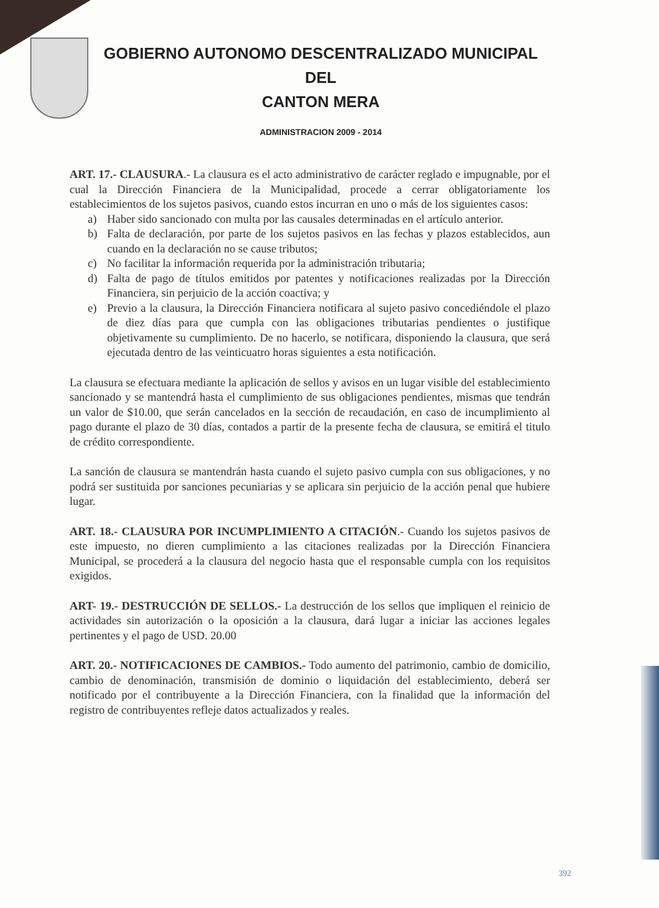GOBIERNO AUTONOMO DESCENTRALIZADO MUNICIPAL DEL
CANTON MERA
ADMINISTRACION 2009 - 2014
ART. 17.- CLAUSURA.- La clausura es el acto administrativo de carácter reglado e impugnable, por el cual la Dirección Financiera de la Municipalidad, procede a cerrar obligatoriamente los establecimientos de los sujetos pasivos, cuando estos incurran en uno o más de los siguientes casos:
a) Haber sido sancionado con multa por las causales determinadas en el artículo anterior.
b) Falta de declaración, por parte de los sujetos pasivos en las fechas y plazos establecidos, aun cuando en la declaración no se cause tributos;
c) No facilitar la información requerida por la administración tributaria;
d) Falta de pago de títulos emitidos por patentes y notificaciones realizadas por la Dirección Financiera, sin perjuicio de la acción coactiva; y
e) Previo a la clausura, la Dirección Financiera notificara al sujeto pasivo concediéndole el plazo de diez días para que cumpla con las obligaciones tributarias pendientes o justifique objetivamente su cumplimiento. De no hacerlo, se notificara, disponiendo la clausura, que será ejecutada dentro de las veinticuatro horas siguientes a esta notificación.
La clausura se efectuara mediante la aplicación de sellos y avisos en un lugar visible del establecimiento sancionado y se mantendrá hasta el cumplimiento de sus obligaciones pendientes, mismas que tendrán un valor de $10.00, que serán cancelados en la sección de recaudación, en caso de incumplimiento al pago durante el plazo de 30 días, contados a partir de la presente fecha de clausura, se emitirá el titulo de crédito correspondiente.
La sanción de clausura se mantendrán hasta cuando el sujeto pasivo cumpla con sus obligaciones, y no podrá ser sustituida por sanciones pecuniarias y se aplicara sin perjuicio de la acción penal que hubiere lugar.
ART. 18.- CLAUSURA POR INCUMPLIMIENTO A CITACIÓN.- Cuando los sujetos pasivos de este impuesto, no dieren cumplimiento a las citaciones realizadas por la Dirección Financiera Municipal, se procederá a la clausura del negocio hasta que el responsable cumpla con los requisitos exigidos.
ART- 19.- DESTRUCCIÓN DE SELLOS.- La destrucción de los sellos que impliquen el reinicio de actividades sin autorización o la oposición a la clausura, dará lugar a iniciar las acciones legales pertinentes y el pago de USD. 20.00
ART. 20.- NOTIFICACIONES DE CAMBIOS.- Todo aumento del patrimonio, cambio de domicilio, cambio de denominación, transmisión de dominio o liquidación del establecimiento, deberá ser notificado por el contribuyente a la Dirección Financiera, con la finalidad que la información del registro de contribuyentes refleje datos actualizados y reales.
392